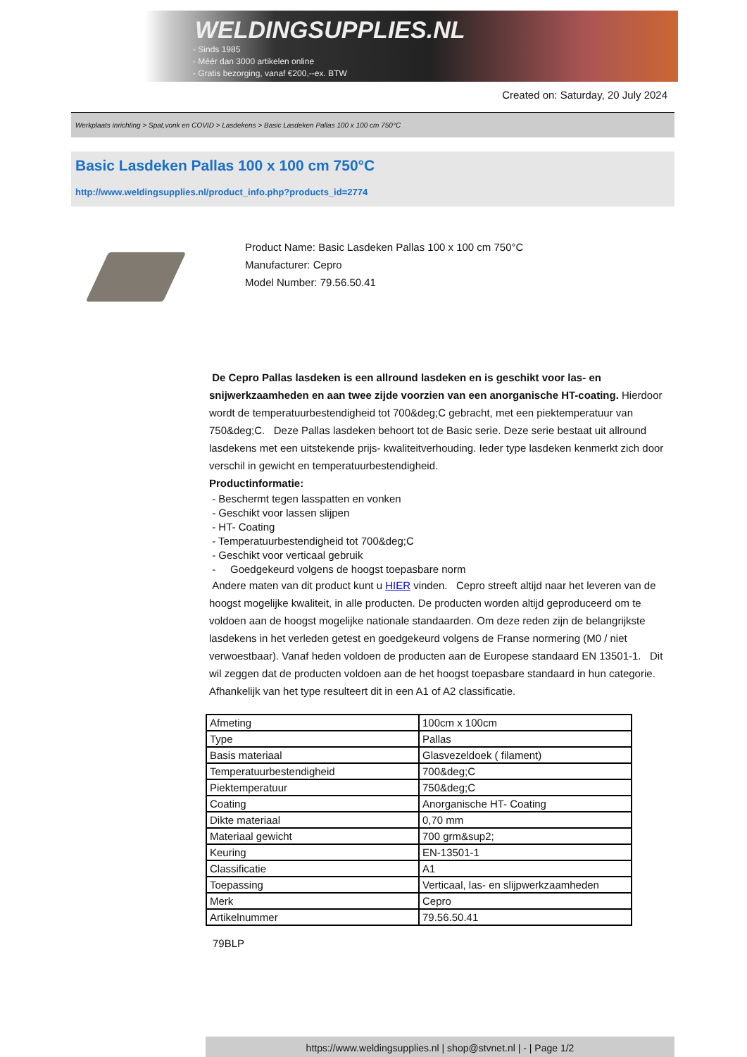WELDINGSUPPLIES.NL
- Sinds 1985
- Méér dan 3000 artikelen online
- Gratis bezorging, vanaf €200,--ex. BTW
Created on: Saturday, 20 July 2024
Werkplaats inrichting > Spat,vonk en COVID > Lasdekens > Basic Lasdeken Pallas 100 x 100 cm 750°C
Basic Lasdeken Pallas 100 x 100 cm 750°C
http://www.weldingsupplies.nl/product_info.php?products_id=2774
Product Name: Basic Lasdeken Pallas 100 x 100 cm 750°C
Manufacturer: Cepro
Model Number: 79.56.50.41
De Cepro Pallas lasdeken is een allround lasdeken en is geschikt voor las- en snijwerkzaamheden en aan twee zijde voorzien van een anorganische HT-coating. Hierdoor wordt de temperatuurbestendigheid tot 700&deg;C gebracht, met een piektemperatuur van 750&deg;C. Deze Pallas lasdeken behoort tot de Basic serie. Deze serie bestaat uit allround lasdekens met een uitstekende prijs- kwaliteitverhouding. Ieder type lasdeken kenmerkt zich door verschil in gewicht en temperatuurbestendigheid.
Productinformatie:
- Beschermt tegen lasspatten en vonken
- Geschikt voor lassen slijpen
- HT- Coating
- Temperatuurbestendigheid tot 700&deg;C
- Geschikt voor verticaal gebruik
- Goedgekeurd volgens de hoogst toepasbare norm
Andere maten van dit product kunt u HIER vinden. Cepro streeft altijd naar het leveren van de hoogst mogelijke kwaliteit, in alle producten. De producten worden altijd geproduceerd om te voldoen aan de hoogst mogelijke nationale standaarden. Om deze reden zijn de belangrijkste lasdekens in het verleden getest en goedgekeurd volgens de Franse normering (M0 / niet verwoestbaar). Vanaf heden voldoen de producten aan de Europese standaard EN 13501-1. Dit wil zeggen dat de producten voldoen aan de het hoogst toepasbare standaard in hun categorie. Afhankelijk van het type resulteert dit in een A1 of A2 classificatie.
| Afmeting | 100cm x 100cm |
| Type | Pallas |
| Basis materiaal | Glasvezeldoek ( filament) |
| Temperatuurbestendigheid | 700&deg;C |
| Piektemperatuur | 750&deg;C |
| Coating | Anorganische HT- Coating |
| Dikte materiaal | 0,70 mm |
| Materiaal gewicht | 700 grm&sup2; |
| Keuring | EN-13501-1 |
| Classificatie | A1 |
| Toepassing | Verticaal, las- en slijpwerkzaamheden |
| Merk | Cepro |
| Artikelnummer | 79.56.50.41 |
79BLP
https://www.weldingsupplies.nl | shop@stvnet.nl | - | Page 1/2